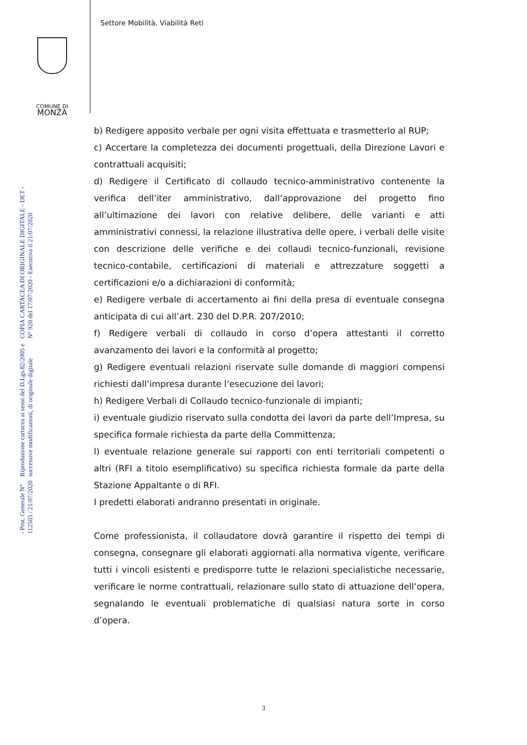Settore Mobilità, Viabilità Reti
COMUNE DI
MONZA
COPIA CARTACEA DI ORIGINALE DIGITALE - DET - N° 920 del 17/07/2020 - Esecutiva il 21/07/2020
Riproduzione cartacea ai sensi del D.Lgs.82/2005 e successive modificazioni, di originale digitale
- Prot. Generale N° 112503 / 21/07/2020
b) Redigere apposito verbale per ogni visita effettuata e trasmetterlo al RUP;
c) Accertare la completezza dei documenti progettuali, della Direzione Lavori e contrattuali acquisiti;
d) Redigere il Certificato di collaudo tecnico-amministrativo contenente la verifica dell’iter amministrativo, dall’approvazione del progetto fino all’ultimazione dei lavori con relative delibere, delle varianti e atti amministrativi connessi, la relazione illustrativa delle opere, i verbali delle visite con descrizione delle verifiche e dei collaudi tecnico-funzionali, revisione tecnico-contabile, certificazioni di materiali e attrezzature soggetti a certificazioni e/o a dichiarazioni di conformità;
e) Redigere verbale di accertamento ai fini della presa di eventuale consegna anticipata di cui all’art. 230 del D.P.R. 207/2010;
f) Redigere verbali di collaudo in corso d’opera attestanti il corretto avanzamento dei lavori e la conformità al progetto;
g) Redigere eventuali relazioni riservate sulle domande di maggiori compensi richiesti dall’impresa durante l’esecuzione dei lavori;
h) Redigere Verbali di Collaudo tecnico-funzionale di impianti;
i) eventuale giudizio riservato sulla condotta dei lavori da parte dell’Impresa, su specifica formale richiesta da parte della Committenza;
l) eventuale relazione generale sui rapporti con enti territoriali competenti o altri (RFI a titolo esemplificativo) su specifica richiesta formale da parte della Stazione Appaltante o di RFI.
I predetti elaborati andranno presentati in originale.
Come professionista, il collaudatore dovrà garantire il rispetto dei tempi di consegna, consegnare gli elaborati aggiornati alla normativa vigente, verificare tutti i vincoli esistenti e predisporre tutte le relazioni specialistiche necessarie, verificare le norme contrattuali, relazionare sullo stato di attuazione dell’opera, segnalando le eventuali problematiche di qualsiasi natura sorte in corso d’opera.
3